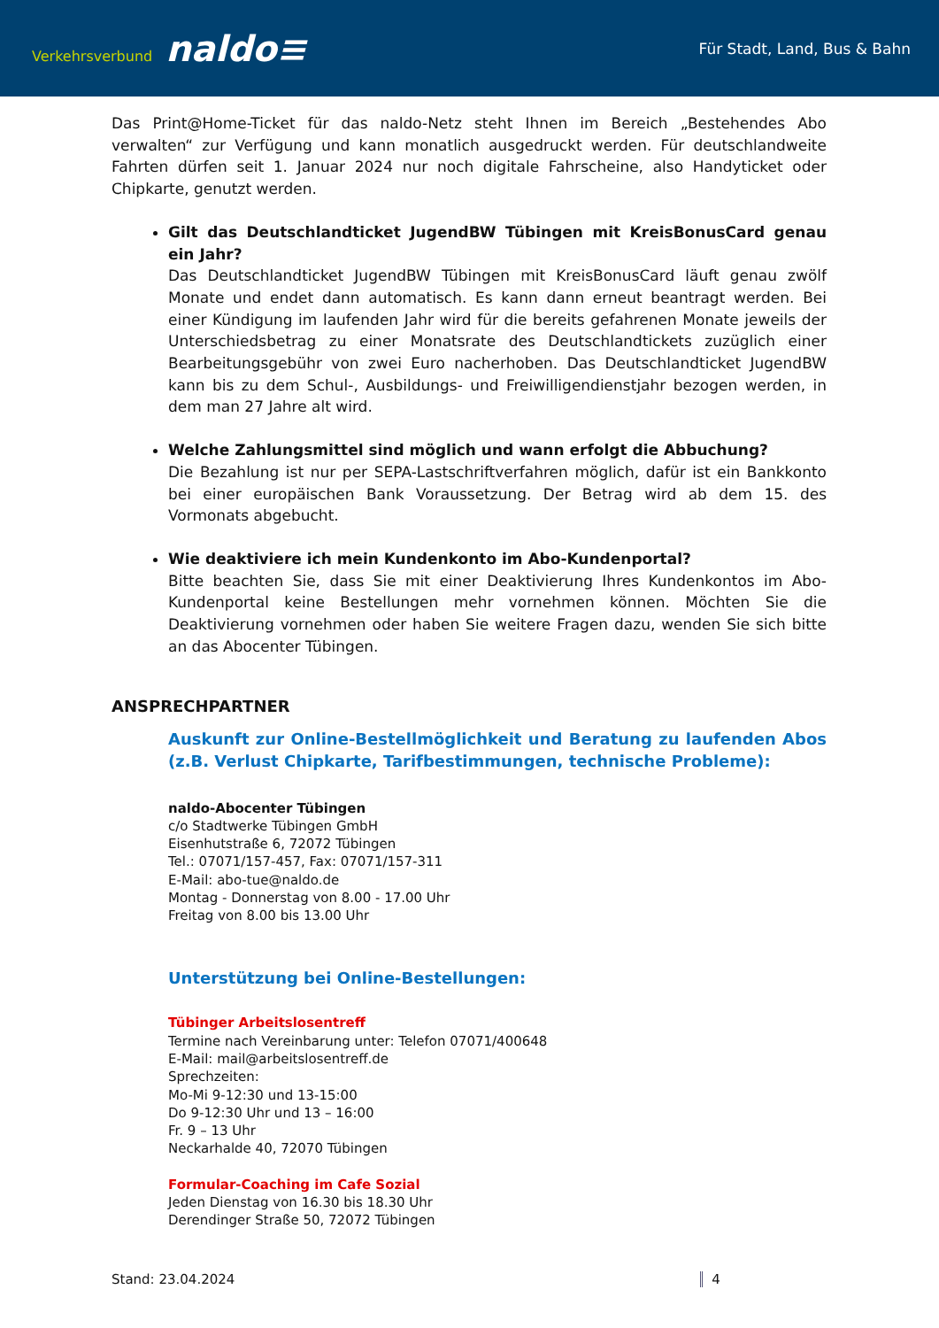Verkehrsverbund naldo≡
Für Stadt, Land, Bus & Bahn
Das Print@Home-Ticket für das naldo-Netz steht Ihnen im Bereich „Bestehendes Abo verwalten“ zur Verfügung und kann monatlich ausgedruckt werden. Für deutschlandweite Fahrten dürfen seit 1. Januar 2024 nur noch digitale Fahrscheine, also Handyticket oder Chipkarte, genutzt werden.
Gilt das Deutschlandticket JugendBW Tübingen mit KreisBonusCard genau ein Jahr?
Das Deutschlandticket JugendBW Tübingen mit KreisBonusCard läuft genau zwölf Monate und endet dann automatisch. Es kann dann erneut beantragt werden. Bei einer Kündigung im laufenden Jahr wird für die bereits gefahrenen Monate jeweils der Unterschiedsbetrag zu einer Monatsrate des Deutschlandtickets zuzüglich einer Bearbeitungsgebühr von zwei Euro nacherhoben. Das Deutschlandticket JugendBW kann bis zu dem Schul-, Ausbildungs- und Freiwilligendienstjahr bezogen werden, in dem man 27 Jahre alt wird.
Welche Zahlungsmittel sind möglich und wann erfolgt die Abbuchung?
Die Bezahlung ist nur per SEPA-Lastschriftverfahren möglich, dafür ist ein Bankkonto bei einer europäischen Bank Voraussetzung. Der Betrag wird ab dem 15. des Vormonats abgebucht.
Wie deaktiviere ich mein Kundenkonto im Abo-Kundenportal?
Bitte beachten Sie, dass Sie mit einer Deaktivierung Ihres Kundenkontos im Abo-Kundenportal keine Bestellungen mehr vornehmen können. Möchten Sie die Deaktivierung vornehmen oder haben Sie weitere Fragen dazu, wenden Sie sich bitte an das Abocenter Tübingen.
ANSPRECHPARTNER
Auskunft zur Online-Bestellmöglichkeit und Beratung zu laufenden Abos (z.B. Verlust Chipkarte, Tarifbestimmungen, technische Probleme):
naldo-Abocenter Tübingen
c/o Stadtwerke Tübingen GmbH
Eisenhutstraße 6, 72072 Tübingen
Tel.: 07071/157-457, Fax: 07071/157-311
E-Mail: abo-tue@naldo.de
Montag - Donnerstag von 8.00 - 17.00 Uhr
Freitag von 8.00 bis 13.00 Uhr
Unterstützung bei Online-Bestellungen:
Tübinger Arbeitslosentreff
Termine nach Vereinbarung unter: Telefon 07071/400648
E-Mail: mail@arbeitslosentreff.de
Sprechzeiten:
Mo-Mi 9-12:30 und 13-15:00
Do 9-12:30 Uhr und 13 – 16:00
Fr. 9 – 13 Uhr
Neckarhalde 40, 72070 Tübingen
Formular-Coaching im Cafe Sozial
Jeden Dienstag von 16.30 bis 18.30 Uhr
Derendinger Straße 50, 72072 Tübingen
Stand: 23.04.2024 4